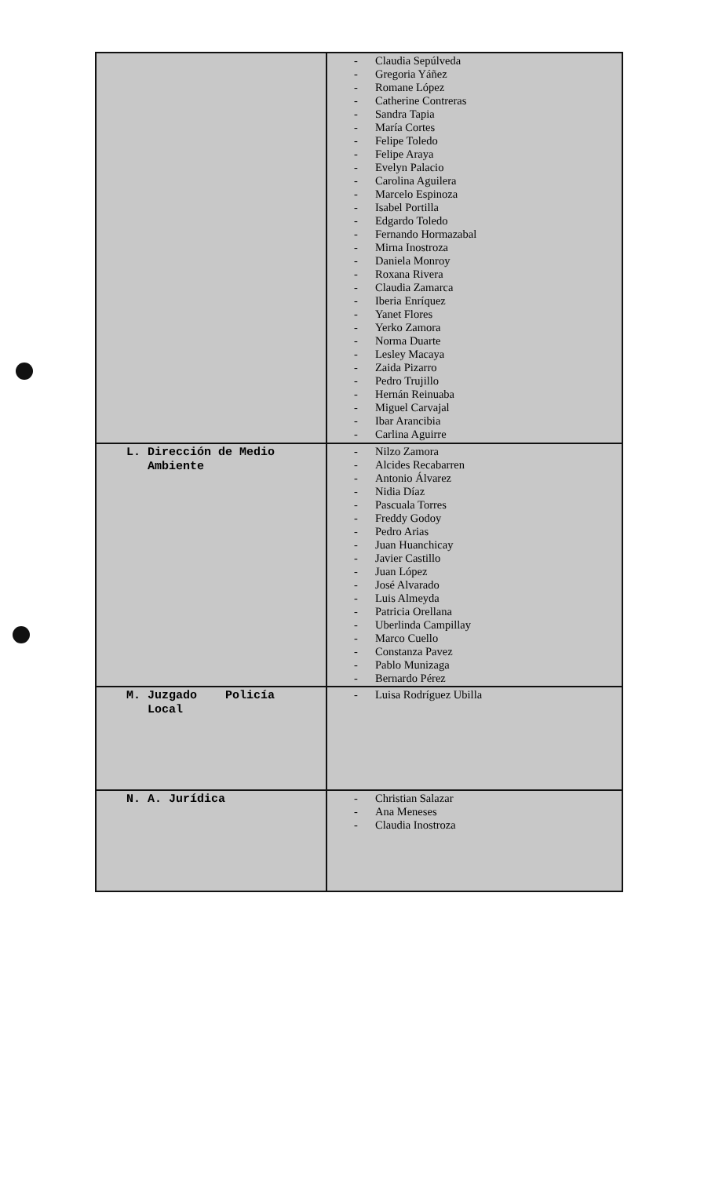| | - Claudia Sepúlveda - Gregoria Yáñez - Romane López - Catherine Contreras - Sandra Tapia - María Cortes - Felipe Toledo - Felipe Araya - Evelyn Palacio - Carolina Aguilera - Marcelo Espinoza - Isabel Portilla - Edgardo Toledo - Fernando Hormazabal - Mirna Inostroza - Daniela Monroy - Roxana Rivera - Claudia Zamarca - Iberia Enríquez - Yanet Flores - Yerko Zamora - Norma Duarte - Lesley Macaya - Zaida Pizarro - Pedro Trujillo - Hernán Reinuaba - Miguel Carvajal - Ibar Arancibia - Carlina Aguirre |
| L. Dirección de Medio Ambiente | - Nilzo Zamora - Alcides Recabarren - Antonio Álvarez - Nidia Díaz - Pascuala Torres - Freddy Godoy - Pedro Arias - Juan Huanchicay - Javier Castillo - Juan López - José Alvarado - Luis Almeyda - Patricia Orellana - Uberlinda Campillay - Marco Cuello - Constanza Pavez - Pablo Munizaga - Bernardo Pérez |
| M. Juzgado Policía Local | - Luisa Rodríguez Ubilla |
| N. A. Jurídica | - Christian Salazar - Ana Meneses - Claudia Inostroza |